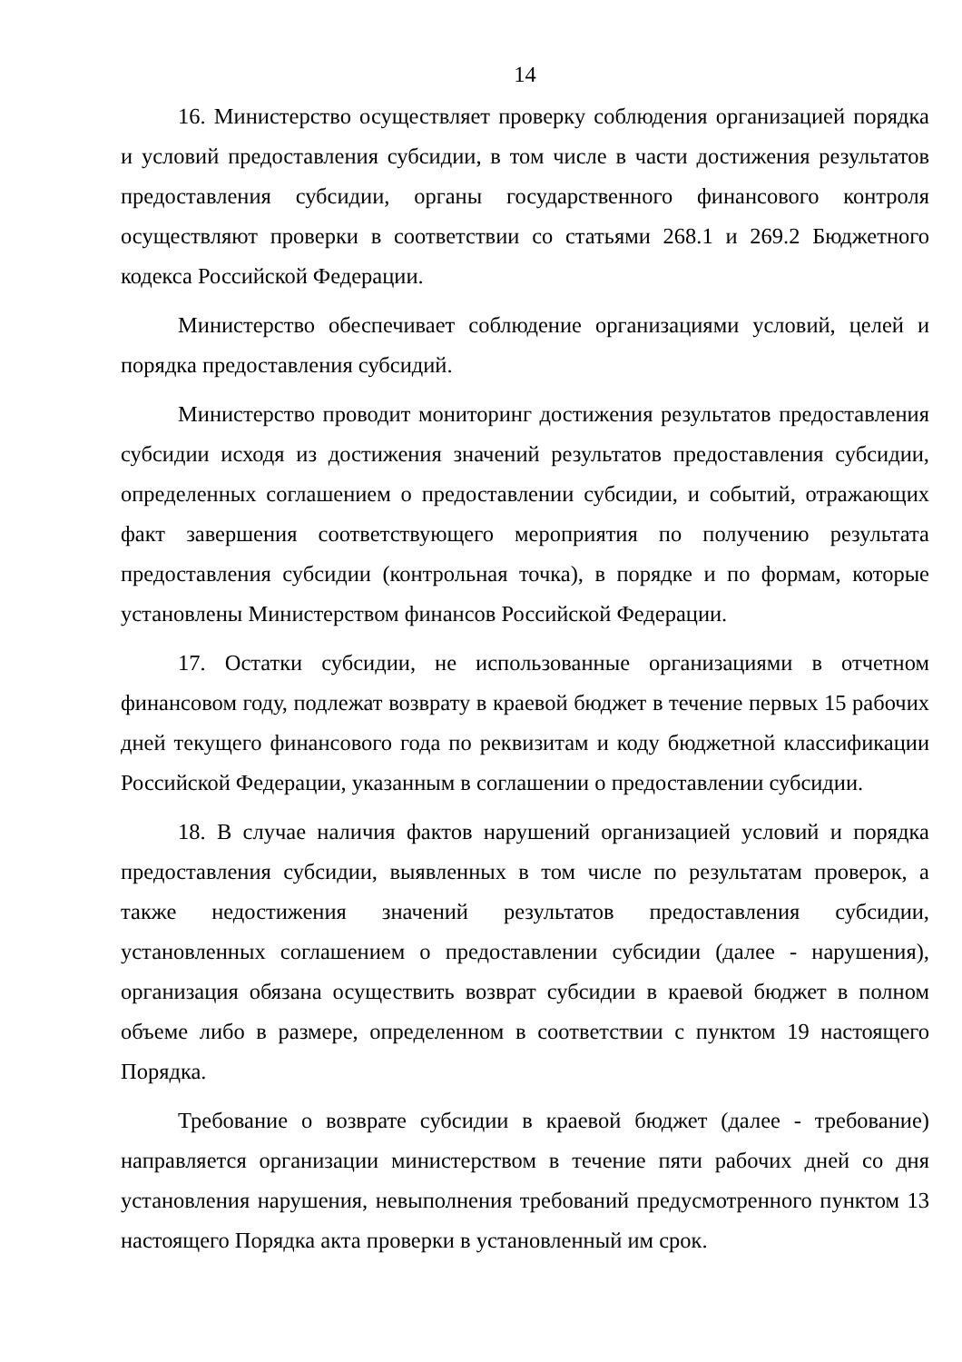14
16. Министерство осуществляет проверку соблюдения организацией порядка и условий предоставления субсидии, в том числе в части достижения результатов предоставления субсидии, органы государственного финансового контроля осуществляют проверки в соответствии со статьями 268.1 и 269.2 Бюджетного кодекса Российской Федерации.
Министерство обеспечивает соблюдение организациями условий, целей и порядка предоставления субсидий.
Министерство проводит мониторинг достижения результатов предоставления субсидии исходя из достижения значений результатов предоставления субсидии, определенных соглашением о предоставлении субсидии, и событий, отражающих факт завершения соответствующего мероприятия по получению результата предоставления субсидии (контрольная точка), в порядке и по формам, которые установлены Министерством финансов Российской Федерации.
17. Остатки субсидии, не использованные организациями в отчетном финансовом году, подлежат возврату в краевой бюджет в течение первых 15 рабочих дней текущего финансового года по реквизитам и коду бюджетной классификации Российской Федерации, указанным в соглашении о предоставлении субсидии.
18. В случае наличия фактов нарушений организацией условий и порядка предоставления субсидии, выявленных в том числе по результатам проверок, а также недостижения значений результатов предоставления субсидии, установленных соглашением о предоставлении субсидии (далее - нарушения), организация обязана осуществить возврат субсидии в краевой бюджет в полном объеме либо в размере, определенном в соответствии с пунктом 19 настоящего Порядка.
Требование о возврате субсидии в краевой бюджет (далее - требование) направляется организации министерством в течение пяти рабочих дней со дня установления нарушения, невыполнения требований предусмотренного пунктом 13 настоящего Порядка акта проверки в установленный им срок.